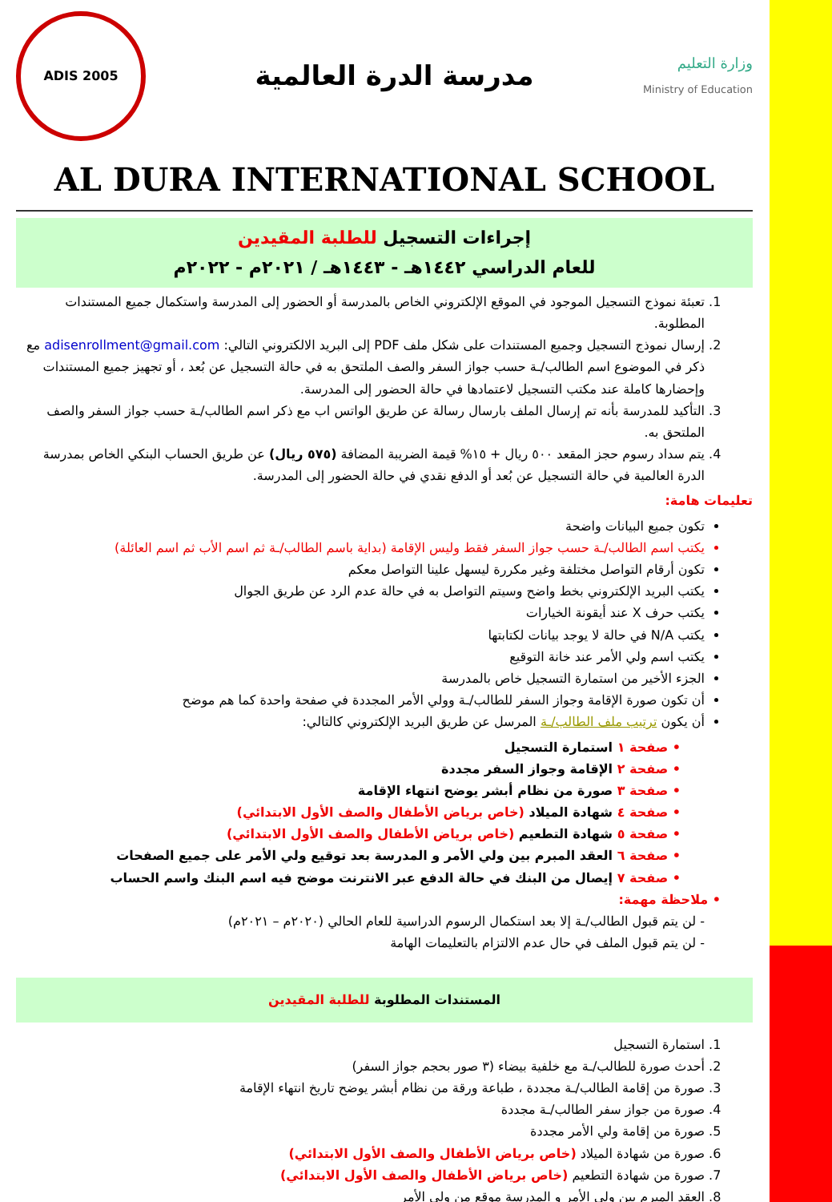ADIS 2005
مدرسة الدرة العالمية
وزارة التعليم
Ministry of Education
AL DURA INTERNATIONAL SCHOOL
إجراءات التسجيل للطلبة المقيدين
للعام الدراسي ١٤٤٢هـ - ١٤٤٣هـ / ٢٠٢١م - ٢٠٢٢م
1. تعبئة نموذج التسجيل الموجود في الموقع الإلكتروني الخاص بالمدرسة أو الحضور إلى المدرسة واستكمال جميع المستندات المطلوبة.
2. إرسال نموذج التسجيل وجميع المستندات على شكل ملف PDF إلى البريد الالكتروني التالي: adisenrollment@gmail.com مع ذكر في الموضوع اسم الطالب/ـة حسب جواز السفر والصف الملتحق به في حالة التسجيل عن بُعد ، أو تجهيز جميع المستندات وإحضارها كاملة عند مكتب التسجيل لاعتمادها في حالة الحضور إلى المدرسة.
3. التأكيد للمدرسة بأنه تم إرسال الملف بارسال رسالة عن طريق الواتس اب مع ذكر اسم الطالب/ـة حسب جواز السفر والصف الملتحق به.
4. يتم سداد رسوم حجز المقعد ٥٠٠ ريال + ١٥% قيمة الضريبة المضافة (٥٧٥ ريال) عن طريق الحساب البنكي الخاص بمدرسة الدرة العالمية في حالة التسجيل عن بُعد أو الدفع نقدي في حالة الحضور إلى المدرسة.
تعليمات هامة:
تكون جميع البيانات واضحة
يكتب اسم الطالب/ـة حسب جواز السفر فقط وليس الإقامة (بداية باسم الطالب/ـة ثم اسم الأب ثم اسم العائلة)
تكون أرقام التواصل مختلفة وغير مكررة ليسهل علينا التواصل معكم
يكتب البريد الإلكتروني بخط واضح وسيتم التواصل به في حالة عدم الرد عن طريق الجوال
يكتب حرف X عند أيقونة الخيارات
يكتب N/A في حالة لا يوجد بيانات لكتابتها
يكتب اسم ولي الأمر عند خانة التوقيع
الجزء الأخير من استمارة التسجيل خاص بالمدرسة
أن تكون صورة الإقامة وجواز السفر للطالب/ـة وولي الأمر المجددة في صفحة واحدة كما هم موضح
أن يكون ترتيب ملف الطالب/ـة المرسل عن طريق البريد الإلكتروني كالتالي:
• صفحة ١ استمارة التسجيل
• صفحة ٢ الإقامة وجواز السفر مجددة
• صفحة ٣ صورة من نظام أبشر يوضح انتهاء الإقامة
• صفحة ٤ شهادة الميلاد (خاص برياض الأطفال والصف الأول الابتدائي)
• صفحة ٥ شهادة التطعيم (خاص برياض الأطفال والصف الأول الابتدائي)
• صفحة ٦ العقد المبرم بين ولي الأمر و المدرسة بعد توقيع ولي الأمر على جميع الصفحات
• صفحة ٧ إيصال من البنك في حالة الدفع عبر الانترنت موضح فيه اسم البنك واسم الحساب
• ملاحظة مهمة:
- لن يتم قبول الطالب/ـة إلا بعد استكمال الرسوم الدراسية للعام الحالي (٢٠٢٠م – ٢٠٢١م)
- لن يتم قبول الملف في حال عدم الالتزام بالتعليمات الهامة
المستندات المطلوبة للطلبة المقيدين
1. استمارة التسجيل
2. أحدث صورة للطالب/ـة مع خلفية بيضاء (٣ صور بحجم جواز السفر)
3. صورة من إقامة الطالب/ـة مجددة ، طباعة ورقة من نظام أبشر يوضح تاريخ انتهاء الإقامة
4. صورة من جواز سفر الطالب/ـة مجددة
5. صورة من إقامة ولي الأمر مجددة
6. صورة من شهادة الميلاد (خاص برياض الأطفال والصف الأول الابتدائي)
7. صورة من شهادة التطعيم (خاص برياض الأطفال والصف الأول الابتدائي)
8. العقد المبرم بين ولي الأمر و المدرسة موقع من ولي الأمر